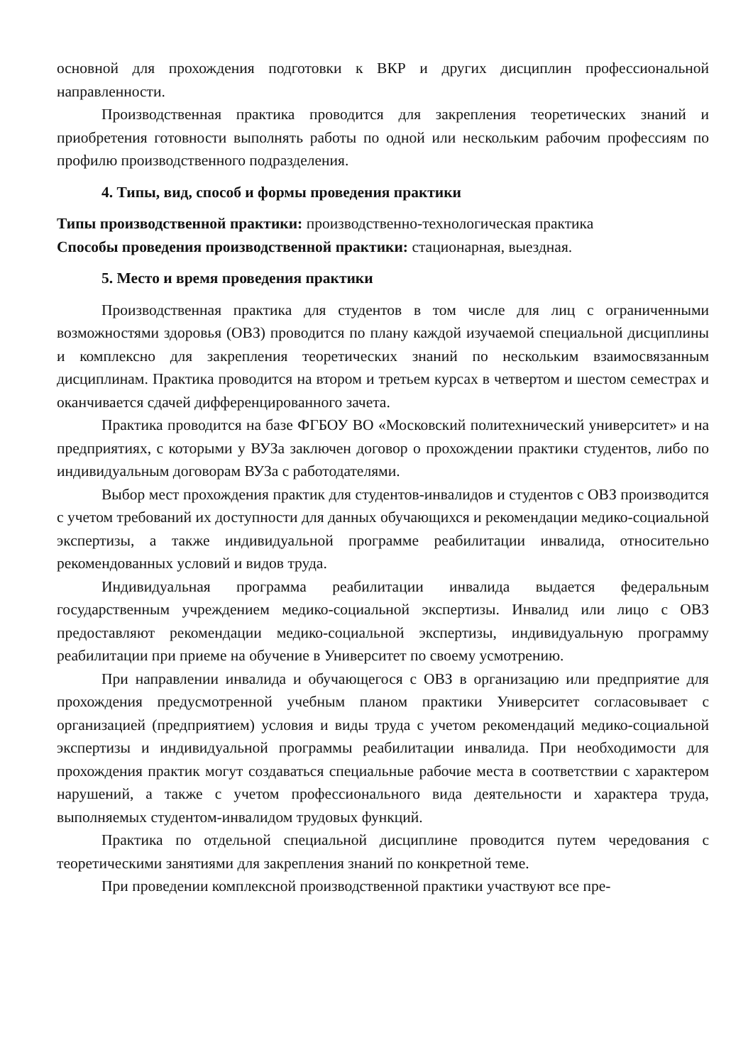основной для прохождения подготовки к ВКР и других дисциплин профессиональной направленности.
Производственная практика проводится для закрепления теоретических знаний и приобретения готовности выполнять работы по одной или нескольким рабочим профессиям по профилю производственного подразделения.
4. Типы, вид, способ и формы проведения практики
Типы производственной практики: производственно-технологическая практика
Способы проведения производственной практики: стационарная, выездная.
5. Место и время проведения практики
Производственная практика для студентов в том числе для лиц с ограниченными возможностями здоровья (ОВЗ) проводится по плану каждой изучаемой специальной дисциплины и комплексно для закрепления теоретических знаний по нескольким взаимосвязанным дисциплинам. Практика проводится на втором и третьем курсах в четвертом и шестом семестрах и оканчивается сдачей дифференцированного зачета.
Практика проводится на базе ФГБОУ ВО «Московский политехнический университет» и на предприятиях, с которыми у ВУЗа заключен договор о прохождении практики студентов, либо по индивидуальным договорам ВУЗа с работодателями.
Выбор мест прохождения практик для студентов-инвалидов и студентов с ОВЗ производится с учетом требований их доступности для данных обучающихся и рекомендации медико-социальной экспертизы, а также индивидуальной программе реабилитации инвалида, относительно рекомендованных условий и видов труда.
Индивидуальная программа реабилитации инвалида выдается федеральным государственным учреждением медико-социальной экспертизы. Инвалид или лицо с ОВЗ предоставляют рекомендации медико-социальной экспертизы, индивидуальную программу реабилитации при приеме на обучение в Университет по своему усмотрению.
При направлении инвалида и обучающегося с ОВЗ в организацию или предприятие для прохождения предусмотренной учебным планом практики Университет согласовывает с организацией (предприятием) условия и виды труда с учетом рекомендаций медико-социальной экспертизы и индивидуальной программы реабилитации инвалида. При необходимости для прохождения практик могут создаваться специальные рабочие места в соответствии с характером нарушений, а также с учетом профессионального вида деятельности и характера труда, выполняемых студентом-инвалидом трудовых функций.
Практика по отдельной специальной дисциплине проводится путем чередования с теоретическими занятиями для закрепления знаний по конкретной теме.
При проведении комплексной производственной практики участвуют все пре-